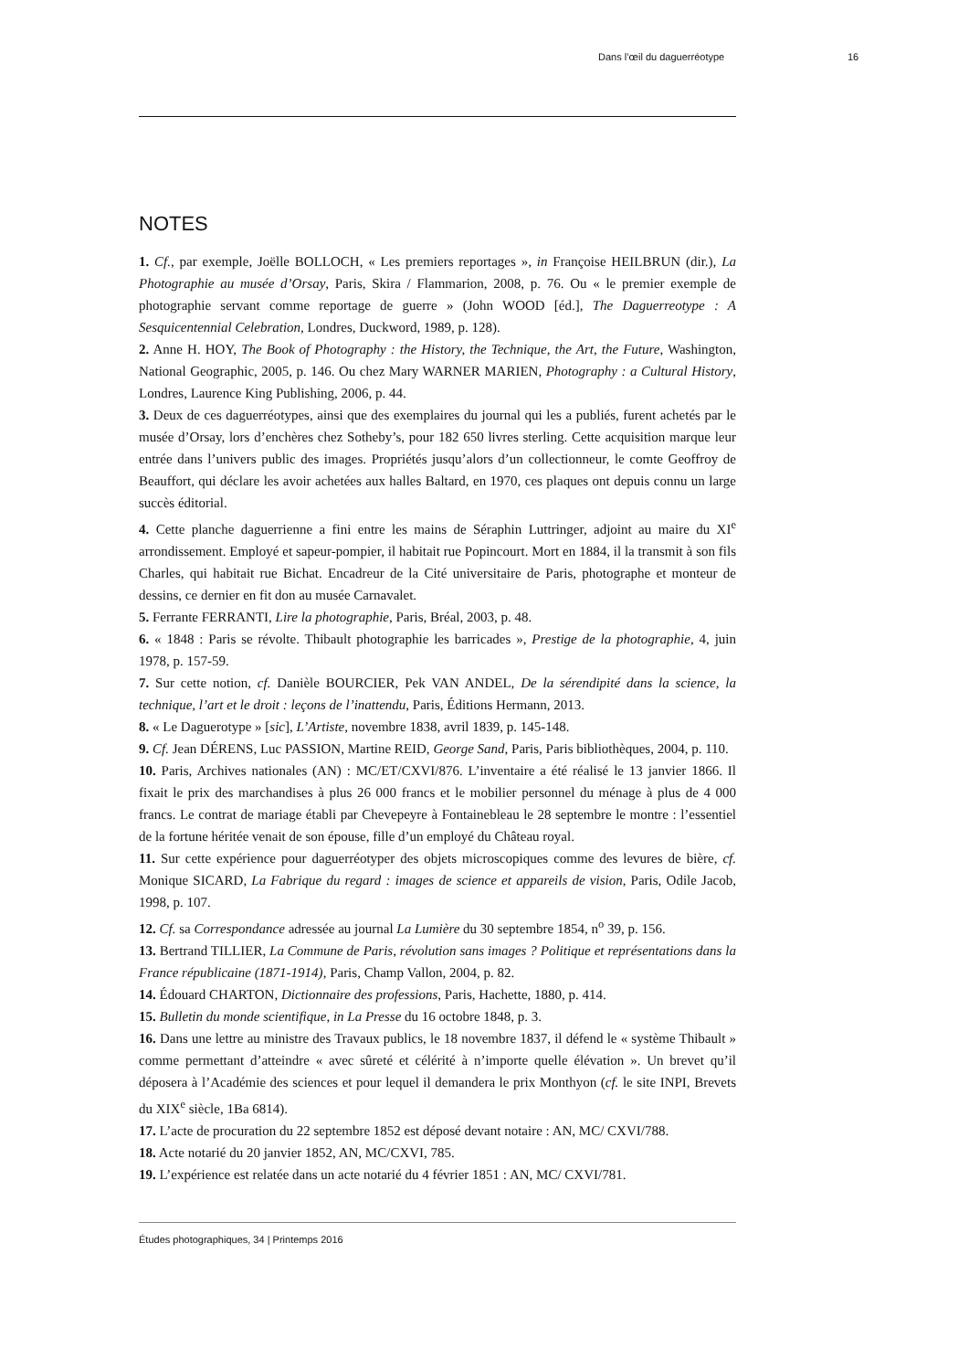Dans l’œil du daguerréotype 16
NOTES
1. Cf., par exemple, Joëlle BOLLOCH, « Les premiers reportages », in Françoise HEILBRUN (dir.), La Photographie au musée d’Orsay, Paris, Skira / Flammarion, 2008, p. 76. Ou « le premier exemple de photographie servant comme reportage de guerre » (John WOOD [éd.], The Daguerreotype : A Sesquicentennial Celebration, Londres, Duckword, 1989, p. 128).
2. Anne H. HOY, The Book of Photography : the History, the Technique, the Art, the Future, Washington, National Geographic, 2005, p. 146. Ou chez Mary WARNER MARIEN, Photography : a Cultural History, Londres, Laurence King Publishing, 2006, p. 44.
3. Deux de ces daguerréotypes, ainsi que des exemplaires du journal qui les a publiés, furent achetés par le musée d’Orsay, lors d’enchères chez Sotheby’s, pour 182 650 livres sterling. Cette acquisition marque leur entrée dans l’univers public des images. Propriétés jusqu’alors d’un collectionneur, le comte Geoffroy de Beauffort, qui déclare les avoir achetées aux halles Baltard, en 1970, ces plaques ont depuis connu un large succès éditorial.
4. Cette planche daguerrienne a fini entre les mains de Séraphin Luttringer, adjoint au maire du XI<sup>e</sup> arrondissement. Employé et sapeur-pompier, il habitait rue Popincourt. Mort en 1884, il la transmit à son fils Charles, qui habitait rue Bichat. Encadreur de la Cité universitaire de Paris, photographe et monteur de dessins, ce dernier en fit don au musée Carnavalet.
5. Ferrante FERRANTI, Lire la photographie, Paris, Bréal, 2003, p. 48.
6. « 1848 : Paris se révolte. Thibault photographie les barricades », Prestige de la photographie, 4, juin 1978, p. 157-59.
7. Sur cette notion, cf. Danièle BOURCIER, Pek VAN ANDEL, De la sérendipité dans la science, la technique, l’art et le droit : leçons de l’inattendu, Paris, Éditions Hermann, 2013.
8. « Le Daguerotype » [sic], L’Artiste, novembre 1838, avril 1839, p. 145-148.
9. Cf. Jean DÉRENS, Luc PASSION, Martine REID, George Sand, Paris, Paris bibliothèques, 2004, p. 110.
10. Paris, Archives nationales (AN) : MC/ET/CXVI/876. L’inventaire a été réalisé le 13 janvier 1866. Il fixait le prix des marchandises à plus 26 000 francs et le mobilier personnel du ménage à plus de 4 000 francs. Le contrat de mariage établi par Chevepeyre à Fontainebleau le 28 septembre le montre : l’essentiel de la fortune héritée venait de son épouse, fille d’un employé du Château royal.
11. Sur cette expérience pour daguerréotyper des objets microscopiques comme des levures de bière, cf. Monique SICARD, La Fabrique du regard : images de science et appareils de vision, Paris, Odile Jacob, 1998, p. 107.
12. Cf. sa Correspondance adressée au journal La Lumière du 30 septembre 1854, n<sup>o</sup> 39, p. 156.
13. Bertrand TILLIER, La Commune de Paris, révolution sans images ? Politique et représentations dans la France républicaine (1871-1914), Paris, Champ Vallon, 2004, p. 82.
14. Édouard CHARTON, Dictionnaire des professions, Paris, Hachette, 1880, p. 414.
15. Bulletin du monde scientifique, in La Presse du 16 octobre 1848, p. 3.
16. Dans une lettre au ministre des Travaux publics, le 18 novembre 1837, il défend le « système Thibault » comme permettant d’atteindre « avec sûreté et célérité à n’importe quelle élévation ». Un brevet qu’il déposera à l’Académie des sciences et pour lequel il demandera le prix Monthyon (cf. le site INPI, Brevets du XIX<sup>e</sup> siècle, 1Ba 6814).
17. L’acte de procuration du 22 septembre 1852 est déposé devant notaire : AN, MC/ CXVI/788.
18. Acte notarié du 20 janvier 1852, AN, MC/CXVI, 785.
19. L’expérience est relatée dans un acte notarié du 4 février 1851 : AN, MC/ CXVI/781.
Études photographiques, 34 | Printemps 2016